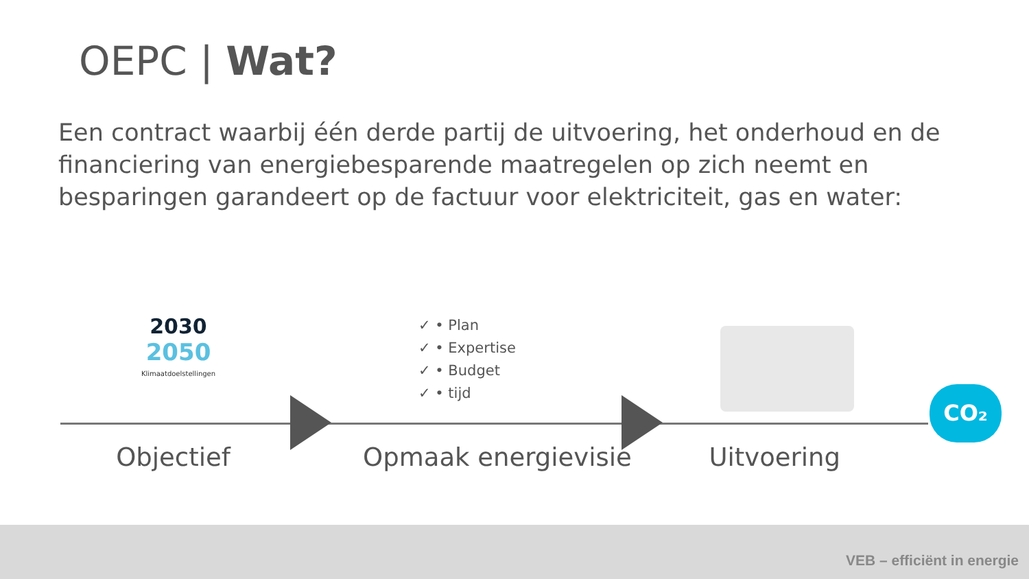OEPC | Wat?
Een contract waarbij één derde partij de uitvoering, het onderhoud en de financiering van energiebesparende maatregelen op zich neemt en besparingen garandeert op de factuur voor elektriciteit, gas en water:
2030
2050
Klimaatdoelstellingen
✓ • Plan
✓ • Expertise
✓ • Budget
✓ • tijd
CO₂
Objectief Opmaak energievisie Uitvoering
VEB – efficiënt in energie